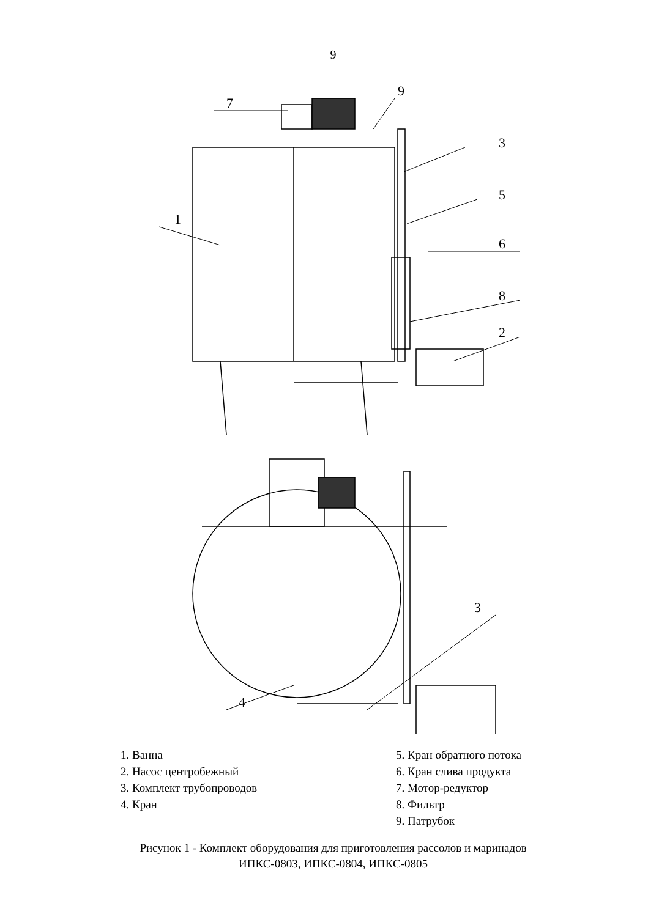9
7
9
3
5
1
6
8
2
3
4
1. Ванна
2. Насос центробежный
3. Комплект трубопроводов
4. Кран
5. Кран обратного потока
6. Кран слива продукта
7. Мотор-редуктор
8. Фильтр
9. Патрубок
Рисунок 1 - Комплект оборудования для приготовления рассолов и маринадов
ИПКС-0803, ИПКС-0804, ИПКС-0805